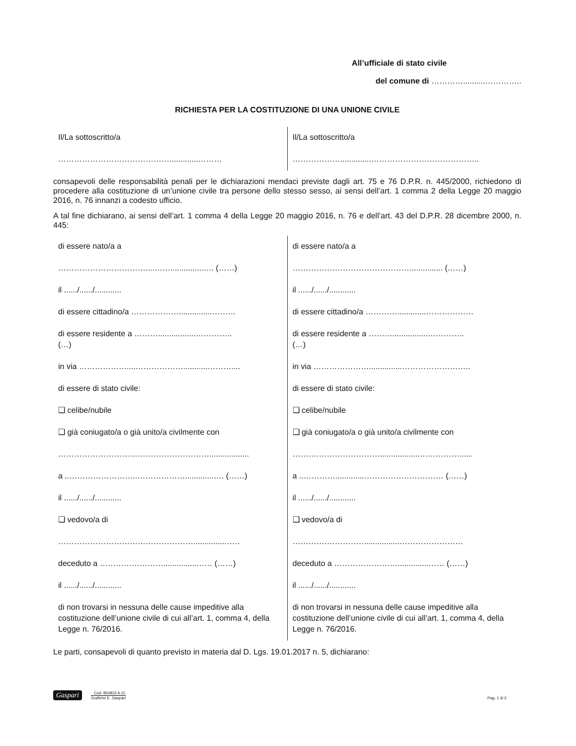All’ufficiale di stato civile
del comune di …………..........…………..
RICHIESTA PER LA COSTITUZIONE DI UNA UNIONE CIVILE
| Il/La sottoscritto/a …………………………………….............……… | Il/La sottoscritto/a ………………..............………………………………….. |
consapevoli delle responsabilità penali per le dichiarazioni mendaci previste dagli art. 75 e 76 D.P.R. n. 445/2000, richiedono di procedere alla costituzione di un’unione civile tra persone dello stesso sesso, ai sensi dell’art. 1 comma 2 della Legge 20 maggio 2016, n. 76 innanzi a codesto ufficio.
A tal fine dichiarano, ai sensi dell’art. 1 comma 4 della Legge 20 maggio 2016, n. 76 e dell’art. 43 del D.P.R. 28 dicembre 2000, n. 445:
| di essere nato/a a ……………………………....……...............…. (……) il ....../....../............ di essere cittadino/a ………………...............……… di essere residente a ……….................………….. (…) in via ………………....………………...........……….... di essere di stato civile: ❑ celibe/nubile ❑ già coniugato/a o già unito/a civilmente con ………………………………………………….................. a ..……………………..……………….............…. (……) il ....../....../............ ❑ vedovo/a di ……………………………………………..............…… deceduto a ……………………...............…… (……) il ....../....../............ di non trovarsi in nessuna delle cause impeditive alla costituzione dell’unione civile di cui all’art. 1, comma 4, della Legge n. 76/2016. | di essere nato/a a ……………………………………….............. (……) il ....../....../............ di essere cittadino/a ………….............……………… di essere residente a ………................………….. (…) in via …………………...............…………………….. di essere di stato civile: ❑ celibe/nubile ❑ già coniugato/a o già unito/a civilmente con ……………………………..................……………...... a ..………….............………………………… (……) il ....../....../............ ❑ vedovo/a di ………………………................…………………… deceduto a ……………………..............…… (……) il ....../....../............ di non trovarsi in nessuna delle cause impeditive alla costituzione dell’unione civile di cui all’art. 1, comma 4, della Legge n. 76/2016. |
Le parti, consapevoli di quanto previsto in materia dal D. Lgs. 19.01.2017 n. 5, dichiarano:
Gaspari
Cod. 854815.b.11
Grafiche E. Gaspari
Pag. 1 di 3